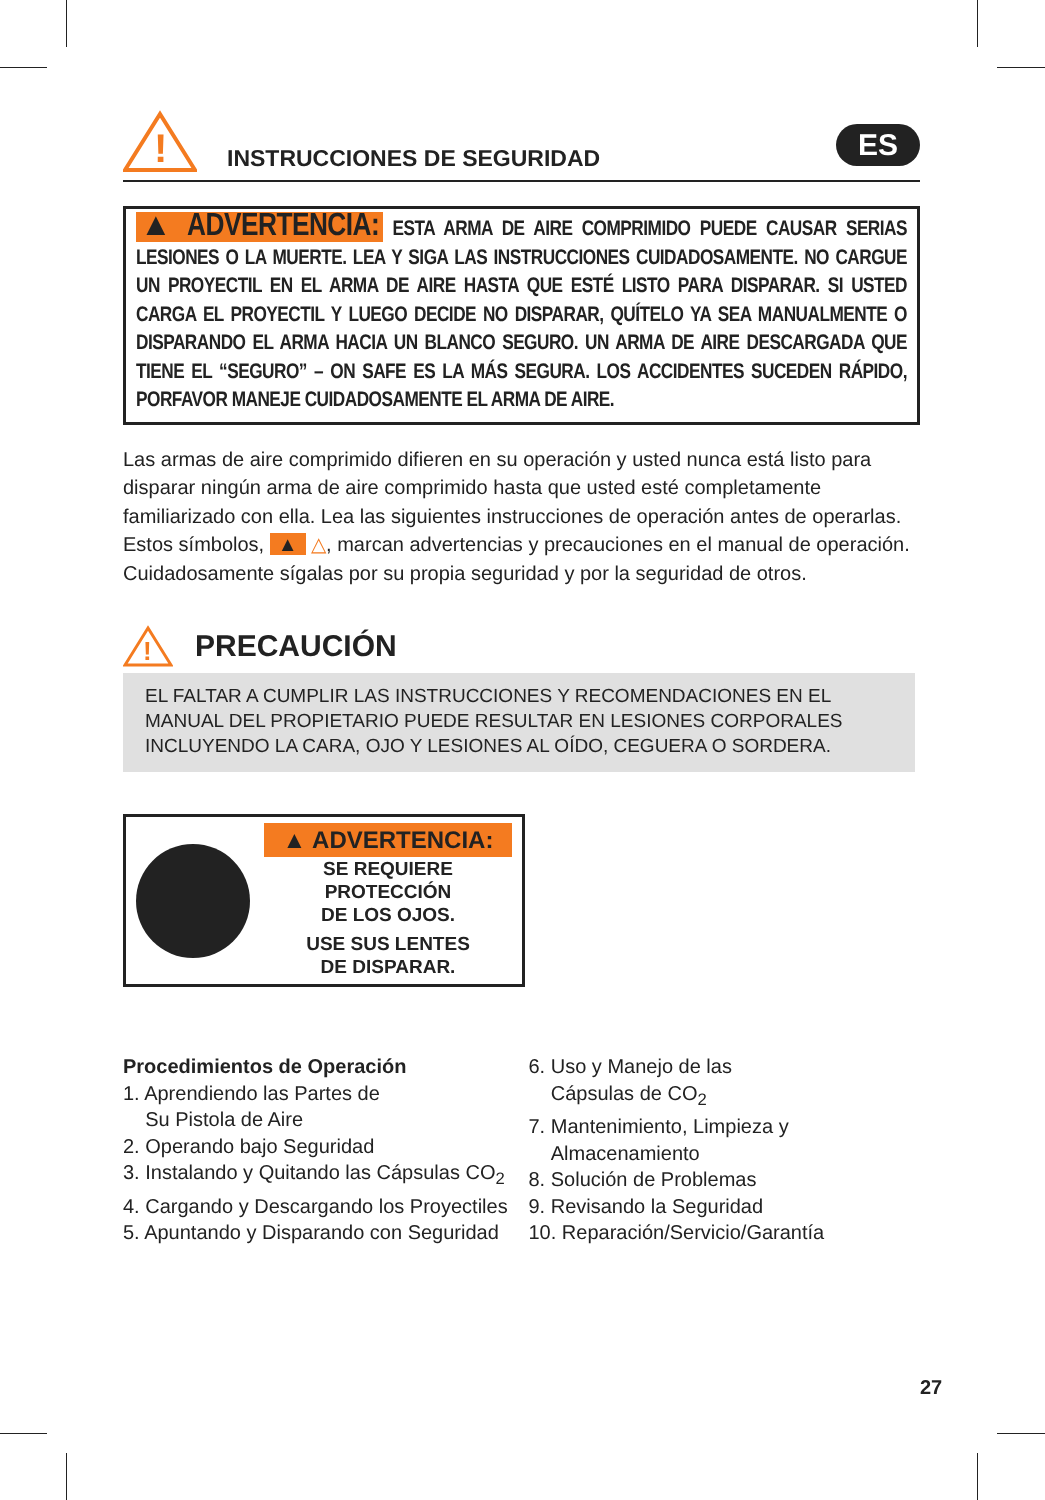!
INSTRUCCIONES DE SEGURIDAD
ES
▲ ADVERTENCIA: ESTA ARMA DE AIRE COMPRIMIDO PUEDE CAUSAR SERIAS LESIONES O LA MUERTE. LEA Y SIGA LAS INSTRUCCIONES CUIDADOSAMENTE. NO CARGUE UN PROYECTIL EN EL ARMA DE AIRE HASTA QUE ESTÉ LISTO PARA DISPARAR. SI USTED CARGA EL PROYECTIL Y LUEGO DECIDE NO DISPARAR, QUÍTELO YA SEA MANUALMENTE O DISPARANDO EL ARMA HACIA UN BLANCO SEGURO. UN ARMA DE AIRE DESCARGADA QUE TIENE EL “SEGURO” – ON SAFE ES LA MÁS SEGURA. LOS ACCIDENTES SUCEDEN RÁPIDO, PORFAVOR MANEJE CUIDADOSAMENTE EL ARMA DE AIRE.
Las armas de aire comprimido difieren en su operación y usted nunca está listo para disparar ningún arma de aire comprimido hasta que usted esté completamente familiarizado con ella. Lea las siguientes instrucciones de operación antes de operarlas.
Estos símbolos, ▲ △, marcan advertencias y precauciones en el manual de operación. Cuidadosamente sígalas por su propia seguridad y por la seguridad de otros.
!
PRECAUCIÓN
EL FALTAR A CUMPLIR LAS INSTRUCCIONES Y RECOMENDACIONES EN EL MANUAL DEL PROPIETARIO PUEDE RESULTAR EN LESIONES CORPORALES INCLUYENDO LA CARA, OJO Y LESIONES AL OÍDO, CEGUERA O SORDERA.
▲ ADVERTENCIA:
SE REQUIERE PROTECCIÓN
DE LOS OJOS.
USE SUS LENTES
DE DISPARAR.
Procedimientos de Operación
1. Aprendiendo las Partes de
Su Pistola de Aire
2. Operando bajo Seguridad
3. Instalando y Quitando las Cápsulas CO<sub>2</sub>
4. Cargando y Descargando los Proyectiles
5. Apuntando y Disparando con Seguridad
6. Uso y Manejo de las
Cápsulas de CO<sub>2</sub>
7. Mantenimiento, Limpieza y
Almacenamiento
8. Solución de Problemas
9. Revisando la Seguridad
10. Reparación/Servicio/Garantía
27